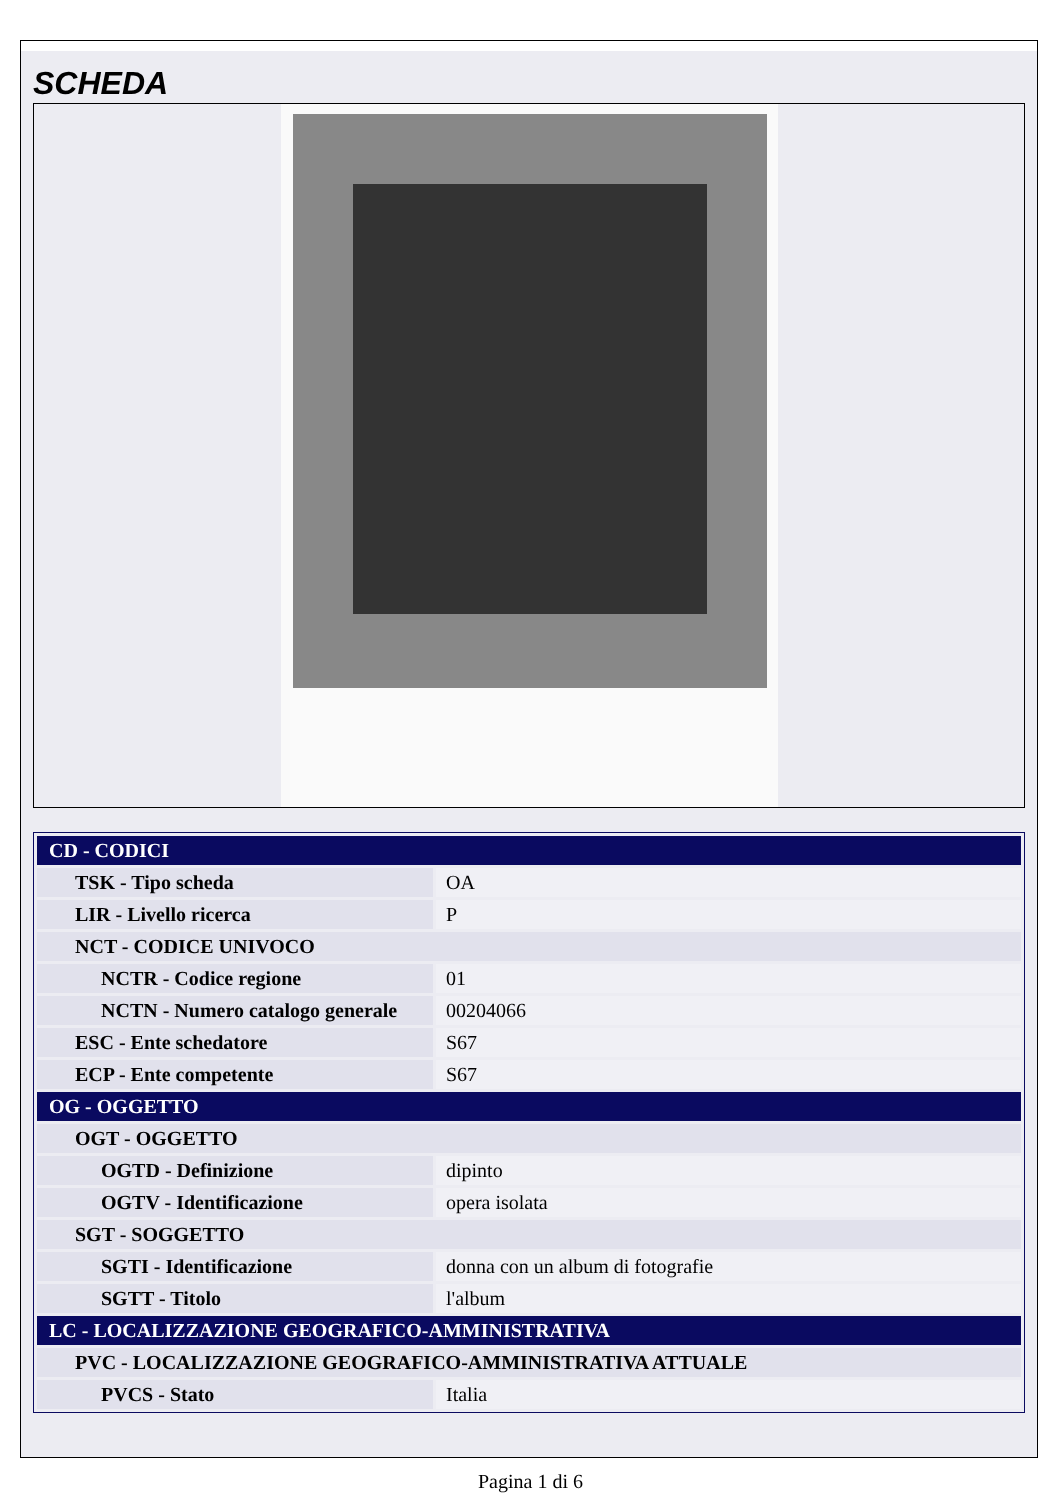SCHEDA
| CD - CODICI | |
| TSK - Tipo scheda | OA |
| LIR - Livello ricerca | P |
| NCT - CODICE UNIVOCO | |
| NCTR - Codice regione | 01 |
| NCTN - Numero catalogo generale | 00204066 |
| ESC - Ente schedatore | S67 |
| ECP - Ente competente | S67 |
| OG - OGGETTO | |
| OGT - OGGETTO | |
| OGTD - Definizione | dipinto |
| OGTV - Identificazione | opera isolata |
| SGT - SOGGETTO | |
| SGTI - Identificazione | donna con un album di fotografie |
| SGTT - Titolo | l'album |
| LC - LOCALIZZAZIONE GEOGRAFICO-AMMINISTRATIVA | |
| PVC - LOCALIZZAZIONE GEOGRAFICO-AMMINISTRATIVA ATTUALE | |
| PVCS - Stato | Italia |
Pagina 1 di 6